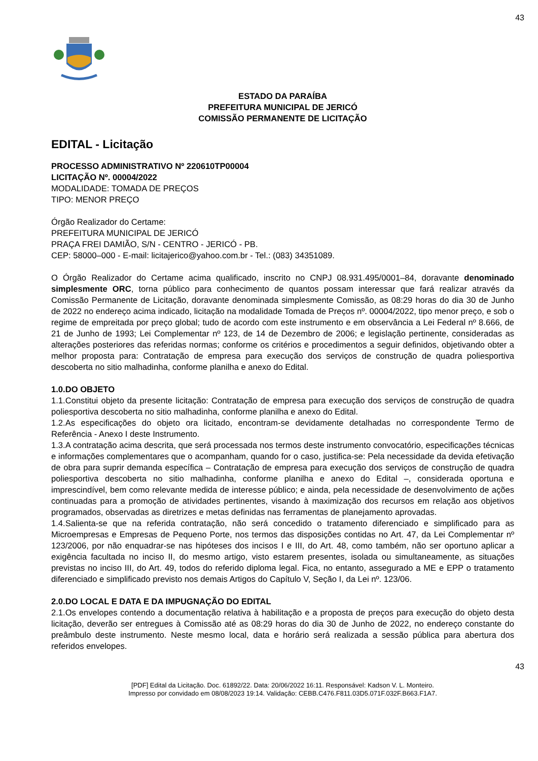43
ESTADO DA PARAÍBA
PREFEITURA MUNICIPAL DE JERICÓ
COMISSÃO PERMANENTE DE LICITAÇÃO
EDITAL - Licitação
PROCESSO ADMINISTRATIVO Nº 220610TP00004
LICITAÇÃO Nº. 00004/2022
MODALIDADE: TOMADA DE PREÇOS
TIPO: MENOR PREÇO
Órgão Realizador do Certame:
PREFEITURA MUNICIPAL DE JERICÓ
PRAÇA FREI DAMIÃO, S/N - CENTRO - JERICÓ - PB.
CEP: 58000–000 - E-mail: licitajerico@yahoo.com.br - Tel.: (083) 34351089.
O Órgão Realizador do Certame acima qualificado, inscrito no CNPJ 08.931.495/0001–84, doravante denominado simplesmente ORC, torna público para conhecimento de quantos possam interessar que fará realizar através da Comissão Permanente de Licitação, doravante denominada simplesmente Comissão, as 08:29 horas do dia 30 de Junho de 2022 no endereço acima indicado, licitação na modalidade Tomada de Preços nº. 00004/2022, tipo menor preço, e sob o regime de empreitada por preço global; tudo de acordo com este instrumento e em observância a Lei Federal nº 8.666, de 21 de Junho de 1993; Lei Complementar nº 123, de 14 de Dezembro de 2006; e legislação pertinente, consideradas as alterações posteriores das referidas normas; conforme os critérios e procedimentos a seguir definidos, objetivando obter a melhor proposta para: Contratação de empresa para execução dos serviços de construção de quadra poliesportiva descoberta no sitio malhadinha, conforme planilha e anexo do Edital.
1.0.DO OBJETO
1.1.Constitui objeto da presente licitação: Contratação de empresa para execução dos serviços de construção de quadra poliesportiva descoberta no sitio malhadinha, conforme planilha e anexo do Edital.
1.2.As especificações do objeto ora licitado, encontram-se devidamente detalhadas no correspondente Termo de Referência - Anexo I deste Instrumento.
1.3.A contratação acima descrita, que será processada nos termos deste instrumento convocatório, especificações técnicas e informações complementares que o acompanham, quando for o caso, justifica-se: Pela necessidade da devida efetivação de obra para suprir demanda específica – Contratação de empresa para execução dos serviços de construção de quadra poliesportiva descoberta no sitio malhadinha, conforme planilha e anexo do Edital –, considerada oportuna e imprescindível, bem como relevante medida de interesse público; e ainda, pela necessidade de desenvolvimento de ações continuadas para a promoção de atividades pertinentes, visando à maximização dos recursos em relação aos objetivos programados, observadas as diretrizes e metas definidas nas ferramentas de planejamento aprovadas.
1.4.Salienta-se que na referida contratação, não será concedido o tratamento diferenciado e simplificado para as Microempresas e Empresas de Pequeno Porte, nos termos das disposições contidas no Art. 47, da Lei Complementar nº 123/2006, por não enquadrar-se nas hipóteses dos incisos I e III, do Art. 48, como também, não ser oportuno aplicar a exigência facultada no inciso II, do mesmo artigo, visto estarem presentes, isolada ou simultaneamente, as situações previstas no inciso III, do Art. 49, todos do referido diploma legal. Fica, no entanto, assegurado a ME e EPP o tratamento diferenciado e simplificado previsto nos demais Artigos do Capítulo V, Seção I, da Lei nº. 123/06.
2.0.DO LOCAL E DATA E DA IMPUGNAÇÃO DO EDITAL
2.1.Os envelopes contendo a documentação relativa à habilitação e a proposta de preços para execução do objeto desta licitação, deverão ser entregues à Comissão até as 08:29 horas do dia 30 de Junho de 2022, no endereço constante do preâmbulo deste instrumento. Neste mesmo local, data e horário será realizada a sessão pública para abertura dos referidos envelopes.
43
[PDF] Edital da Licitação. Doc. 61892/22. Data: 20/06/2022 16:11. Responsável: Kadson V. L. Monteiro.
Impresso por convidado em 08/08/2023 19:14. Validação: CEBB.C476.F811.03D5.071F.032F.B663.F1A7.